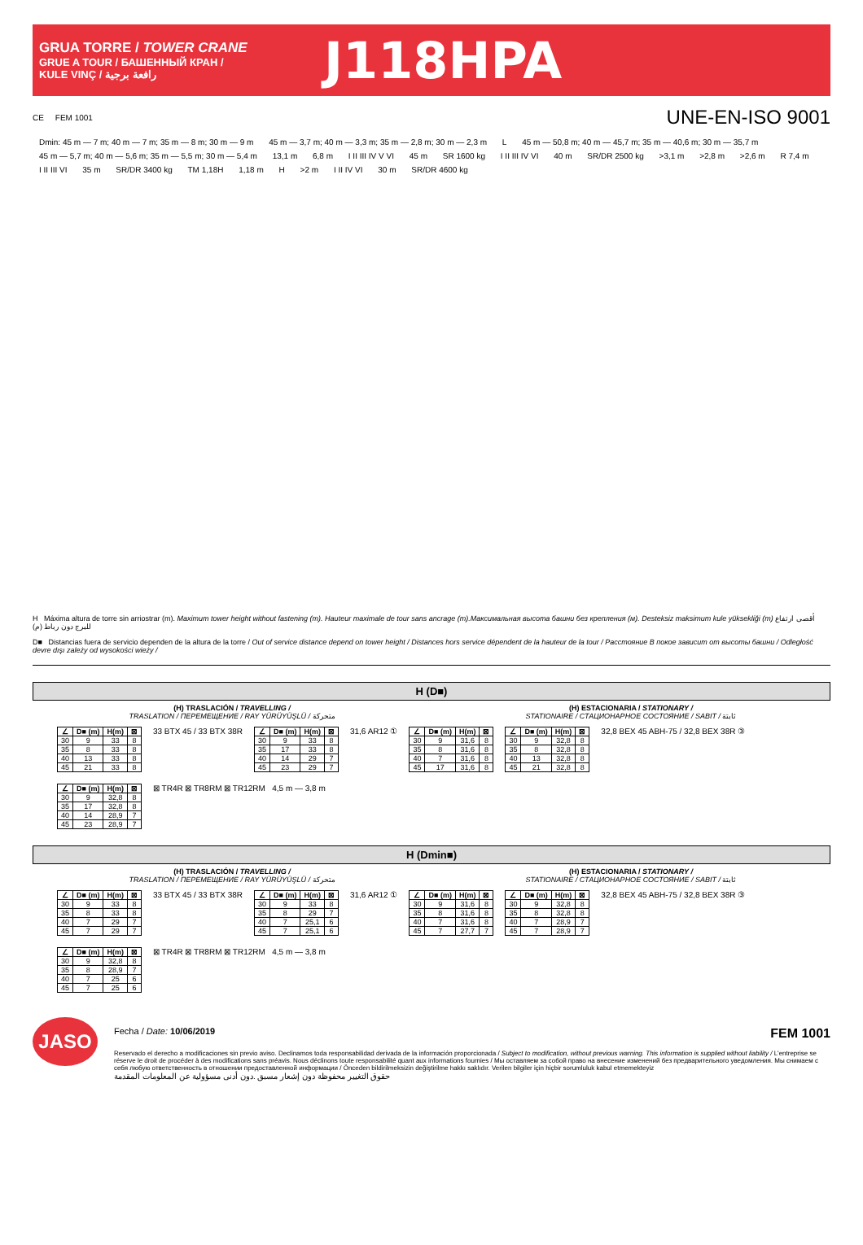GRUA TORRE / TOWER CRANE
GRUE A TOUR / БАШЕННЫЙ КРАН /
KULE VINÇ / رافعة برجية
J118HPA
CE FEM 1001
UNE-EN-ISO 9001
Dmin: 45 m — 7 m; 40 m — 7 m; 35 m — 8 m; 30 m — 9 m 45 m — 3,7 m; 40 m — 3,3 m; 35 m — 2,8 m; 30 m — 2,3 m L 45 m — 50,8 m; 40 m — 45,7 m; 35 m — 40,6 m; 30 m — 35,7 m 45 m — 5,7 m; 40 m — 5,6 m; 35 m — 5,5 m; 30 m — 5,4 m 13,1 m 6,8 m I II III IV V VI 45 m SR 1600 kg I II III IV VI 40 m SR/DR 2500 kg >3,1 m >2,8 m >2,6 m R 7,4 m I II III VI 35 m SR/DR 3400 kg TM 1,18H 1,18 m H >2 m I II IV VI 30 m SR/DR 4600 kg
H Máxima altura de torre sin arriostrar (m). Maximum tower height without fastening (m). Hauteur maximale de tour sans ancrage (m).Максимальная высота башни без крепления (м). Desteksiz maksimum kule yüksekliği (m) أقصى ارتفاع للبرج دون رباط (م)
D■ Distancias fuera de servicio dependen de la altura de la torre / Out of service distance depend on tower height / Distances hors service dépendent de la hauteur de la tour / Расстояние В покое зависит от высоты башни / Odległość devre dışı zależy od wysokości wieży /
H (D■)
(H) TRASLACIÓN / TRAVELLING /
TRASLATION / ПЕРЕМЕЩЕНИЕ / RAY YÜRÜYÜŞLÜ / متحركة
(H) ESTACIONARIA / STATIONARY /
STATIONAIRE / СТАЦИОНАРНОЕ СОСТОЯНИЕ / SABIT / ثابتة
| ∠ | D■ (m) | H(m) | ⊠ |
| --- | --- | --- | --- |
| 30 | 9 | 33 | 8 |
| 35 | 8 | 33 | 8 |
| 40 | 13 | 33 | 8 |
| 45 | 21 | 33 | 8 |
33 BTX 45 / 33 BTX 38R
| ∠ | D■ (m) | H(m) | ⊠ |
| --- | --- | --- | --- |
| 30 | 9 | 33 | 8 |
| 35 | 17 | 33 | 8 |
| 40 | 14 | 29 | 7 |
| 45 | 23 | 29 | 7 |
31,6 AR12 ①
| ∠ | D■ (m) | H(m) | ⊠ |
| --- | --- | --- | --- |
| 30 | 9 | 31,6 | 8 |
| 35 | 8 | 31,6 | 8 |
| 40 | 7 | 31,6 | 8 |
| 45 | 17 | 31,6 | 8 |
| ∠ | D■ (m) | H(m) | ⊠ |
| --- | --- | --- | --- |
| 30 | 9 | 32,8 | 8 |
| 35 | 8 | 32,8 | 8 |
| 40 | 13 | 32,8 | 8 |
| 45 | 21 | 32,8 | 8 |
32,8 BEX 45 ABH-75 / 32,8 BEX 38R ③
| ∠ | D■ (m) | H(m) | ⊠ |
| --- | --- | --- | --- |
| 30 | 9 | 32,8 | 8 |
| 35 | 17 | 32,8 | 8 |
| 40 | 14 | 28,9 | 7 |
| 45 | 23 | 28,9 | 7 |
⊠ TR4R ⊠ TR8RM ⊠ TR12RM 4,5 m — 3,8 m
H (Dmin■)
(H) TRASLACIÓN / TRAVELLING /
TRASLATION / ПЕРЕМЕЩЕНИЕ / RAY YÜRÜYÜŞLÜ / متحركة
(H) ESTACIONARIA / STATIONARY /
STATIONAIRE / СТАЦИОНАРНОЕ СОСТОЯНИЕ / SABIT / ثابتة
| ∠ | D■ (m) | H(m) | ⊠ |
| --- | --- | --- | --- |
| 30 | 9 | 33 | 8 |
| 35 | 8 | 33 | 8 |
| 40 | 7 | 29 | 7 |
| 45 | 7 | 29 | 7 |
33 BTX 45 / 33 BTX 38R
| ∠ | D■ (m) | H(m) | ⊠ |
| --- | --- | --- | --- |
| 30 | 9 | 33 | 8 |
| 35 | 8 | 29 | 7 |
| 40 | 7 | 25,1 | 6 |
| 45 | 7 | 25,1 | 6 |
31,6 AR12 ①
| ∠ | D■ (m) | H(m) | ⊠ |
| --- | --- | --- | --- |
| 30 | 9 | 31,6 | 8 |
| 35 | 8 | 31,6 | 8 |
| 40 | 7 | 31,6 | 8 |
| 45 | 7 | 27,7 | 7 |
| ∠ | D■ (m) | H(m) | ⊠ |
| --- | --- | --- | --- |
| 30 | 9 | 32,8 | 8 |
| 35 | 8 | 32,8 | 8 |
| 40 | 7 | 28,9 | 7 |
| 45 | 7 | 28,9 | 7 |
32,8 BEX 45 ABH-75 / 32,8 BEX 38R ③
| ∠ | D■ (m) | H(m) | ⊠ |
| --- | --- | --- | --- |
| 30 | 9 | 32,8 | 8 |
| 35 | 8 | 28,9 | 7 |
| 40 | 7 | 25 | 6 |
| 45 | 7 | 25 | 6 |
⊠ TR4R ⊠ TR8RM ⊠ TR12RM 4,5 m — 3,8 m
JASO
Fecha / Date: 10/06/2019 FEM 1001
Reservado el derecho a modificaciones sin previo aviso. Declinamos toda responsabilidad derivada de la información proporcionada / Subject to modification, without previous warning. This information is supplied without liability / L'entreprise se réserve le droit de procéder à des modifications sans préavis. Nous déclinons toute responsabilité quant aux informations fournies / Мы оставляем за собой право на внесение изменений без предварительного уведомления. Мы снимаем с себя любую ответственность в отношении предоставленной информации / Önceden bildirilmeksizin değiştirilme hakkı saklıdır. Verilen bilgiler için hiçbir sorumluluk kabul etmemekteyiz
حقوق التغيير محفوظة دون إشعار مسبق .دون أدنى مسؤولية عن المعلومات المقدمة